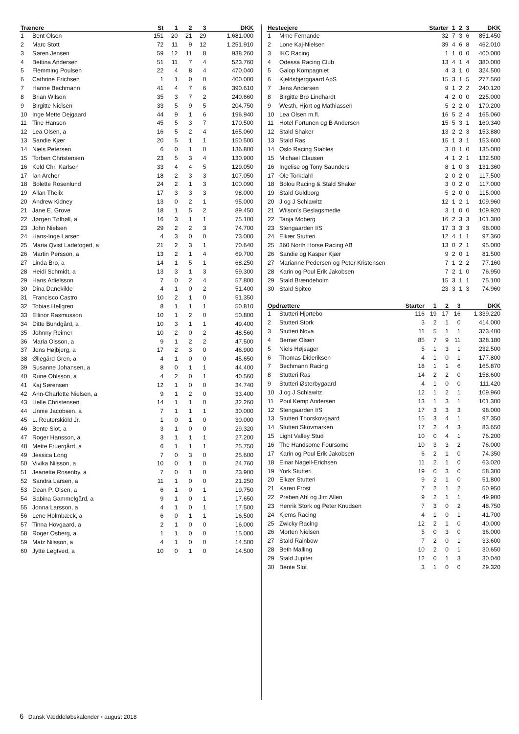| Trænere | | St | 1 | 2 | 3 | DKK |
| --- | --- | --- | --- | --- | --- | --- |
| 1 | Bent Olsen | 151 | 20 | 21 | 29 | 1.681.000 |
| 2 | Marc Stott | 72 | 11 | 9 | 12 | 1.251.910 |
| 3 | Søren Jensen | 59 | 12 | 11 | 8 | 938.260 |
| 4 | Bettina Andersen | 51 | 11 | 7 | 4 | 523.760 |
| 5 | Flemming Poulsen | 22 | 4 | 8 | 4 | 470.040 |
| 6 | Cathrine Erichsen | 1 | 1 | 0 | 0 | 400.000 |
| 7 | Hanne Bechmann | 41 | 4 | 7 | 6 | 390.610 |
| 8 | Brian Wilson | 35 | 3 | 7 | 2 | 240.660 |
| 9 | Birgitte Nielsen | 33 | 5 | 9 | 5 | 204.750 |
| 10 | Inge Mette Dejgaard | 44 | 9 | 1 | 6 | 196.940 |
| 11 | Tine Hansen | 45 | 5 | 3 | 7 | 170.500 |
| 12 | Lea Olsen, a | 16 | 5 | 2 | 4 | 165.060 |
| 13 | Sandie Kjær | 20 | 5 | 1 | 1 | 150.500 |
| 14 | Niels Petersen | 6 | 0 | 1 | 0 | 136.800 |
| 15 | Torben Christensen | 23 | 5 | 3 | 4 | 130.900 |
| 16 | Keld Chr. Karlsen | 33 | 4 | 4 | 5 | 129.050 |
| 17 | Ian Archer | 18 | 2 | 3 | 3 | 107.050 |
| 18 | Bolette Rosenlund | 24 | 2 | 1 | 3 | 100.090 |
| 19 | Allan Thelix | 17 | 3 | 3 | 3 | 98.000 |
| 20 | Andrew Kidney | 13 | 0 | 2 | 1 | 95.000 |
| 21 | Jane E. Grove | 18 | 1 | 5 | 2 | 89.450 |
| 22 | Jørgen Tølbøll, a | 16 | 3 | 1 | 1 | 75.100 |
| 23 | John Nielsen | 29 | 2 | 2 | 3 | 74.700 |
| 24 | Hans-Inge Larsen | 4 | 3 | 0 | 0 | 73.000 |
| 25 | Maria Qvist Ladefoged, a | 21 | 2 | 3 | 1 | 70.640 |
| 26 | Martin Persson, a | 13 | 2 | 1 | 4 | 69.700 |
| 27 | Linda Bro, a | 14 | 1 | 5 | 1 | 68.250 |
| 28 | Heidi Schmidt, a | 13 | 3 | 1 | 3 | 59.300 |
| 29 | Hans Adielsson | 7 | 0 | 2 | 4 | 57.800 |
| 30 | Dina Danekilde | 4 | 1 | 0 | 2 | 51.400 |
| 31 | Francisco Castro | 10 | 2 | 1 | 0 | 51.350 |
| 32 | Tobias Hellgren | 8 | 1 | 1 | 1 | 50.810 |
| 33 | Ellinor Rasmusson | 10 | 1 | 2 | 0 | 50.800 |
| 34 | Ditte Bundgård, a | 10 | 3 | 1 | 1 | 49.400 |
| 35 | Johnny Reimer | 10 | 2 | 0 | 2 | 48.560 |
| 36 | Maria Olsson, a | 9 | 1 | 2 | 2 | 47.500 |
| 37 | Jens Højbjerg, a | 17 | 2 | 3 | 0 | 46.900 |
| 38 | Øllegård Gren, a | 4 | 1 | 0 | 0 | 45.650 |
| 39 | Susanne Johansen, a | 8 | 0 | 1 | 1 | 44.400 |
| 40 | Rune Ohlsson, a | 4 | 2 | 0 | 1 | 40.560 |
| 41 | Kaj Sørensen | 12 | 1 | 0 | 0 | 34.740 |
| 42 | Ann-Charlotte Nielsen, a | 9 | 1 | 2 | 0 | 33.400 |
| 43 | Helle Christensen | 14 | 1 | 1 | 0 | 32.260 |
| 44 | Unnie Jacobsen, a | 7 | 1 | 1 | 1 | 30.000 |
| 45 | L. Reuterskiöld Jr. | 1 | 0 | 1 | 0 | 30.000 |
| 46 | Bente Slot, a | 3 | 1 | 0 | 0 | 29.320 |
| 47 | Roger Hansson, a | 3 | 1 | 1 | 1 | 27.200 |
| 48 | Mette Fruergård, a | 6 | 1 | 1 | 1 | 25.750 |
| 49 | Jessica Long | 7 | 0 | 3 | 0 | 25.600 |
| 50 | Vivika Nilsson, a | 10 | 0 | 1 | 0 | 24.760 |
| 51 | Jeanette Rosenby, a | 7 | 0 | 1 | 0 | 23.900 |
| 52 | Sandra Larsen, a | 11 | 1 | 0 | 0 | 21.250 |
| 53 | Dean P. Olsen, a | 6 | 1 | 0 | 1 | 19.750 |
| 54 | Sabina Gammelgård, a | 9 | 1 | 0 | 1 | 17.650 |
| 55 | Jonna Larsson, a | 4 | 1 | 0 | 1 | 17.500 |
| 56 | Lene Holmbæck, a | 6 | 0 | 1 | 1 | 16.500 |
| 57 | Tinna Hovgaard, a | 2 | 1 | 0 | 0 | 16.000 |
| 58 | Roger Osberg, a | 1 | 1 | 0 | 0 | 15.000 |
| 59 | Matz Nilsson, a | 4 | 1 | 0 | 0 | 14.500 |
| 60 | Jytte Løgtved, a | 10 | 0 | 1 | 0 | 14.500 |
| Hesteejere | | Starter | 1 | 2 | 3 | DKK |
| --- | --- | --- | --- | --- | --- | --- |
| 1 | Mme Fernande | 32 | 7 | 3 | 6 | 851.450 |
| 2 | Lone Kaj-Nielsen | 39 | 4 | 6 | 8 | 462.010 |
| 3 | IKC Racing | 1 | 1 | 0 | 0 | 400.000 |
| 4 | Odessa Racing Club | 13 | 4 | 1 | 4 | 380.000 |
| 5 | Galop Kompagniet | 4 | 3 | 1 | 0 | 324.500 |
| 6 | Kjeldsbjerggaard ApS | 15 | 3 | 1 | 5 | 277.560 |
| 7 | Jens Andersen | 9 | 1 | 2 | 2 | 240.120 |
| 8 | Birgitte Bro Lindhardt | 4 | 2 | 0 | 0 | 225.000 |
| 9 | Westh, Hjort og Mathiassen | 5 | 2 | 2 | 0 | 170.200 |
| 10 | Lea Olsen m.fl. | 16 | 5 | 2 | 4 | 165.060 |
| 11 | Hotel Fortunen og B Andersen | 15 | 5 | 3 | 1 | 160.340 |
| 12 | Stald Shaker | 13 | 2 | 2 | 3 | 153.880 |
| 13 | Stald Ras | 15 | 1 | 3 | 1 | 153.600 |
| 14 | Oslo Racing Stables | 3 | 0 | 1 | 0 | 135.000 |
| 15 | Michael Clausen | 4 | 1 | 2 | 1 | 132.500 |
| 16 | Ingelise og Tony Saunders | 8 | 1 | 0 | 3 | 131.360 |
| 17 | Ole Torkdahl | 2 | 0 | 2 | 0 | 117.500 |
| 18 | Bolou Racing & Stald Shaker | 3 | 0 | 2 | 0 | 117.000 |
| 19 | Stald Guldborg | 5 | 2 | 0 | 0 | 115.000 |
| 20 | J og J Schlawitz | 12 | 1 | 2 | 1 | 109.960 |
| 21 | Wilson’s Beslagsmedie | 3 | 1 | 0 | 0 | 109.920 |
| 22 | Tanja Moberg | 16 | 2 | 3 | 3 | 101.300 |
| 23 | Stengaarden I/S | 17 | 3 | 3 | 3 | 98.000 |
| 24 | Elkær Stutteri | 12 | 4 | 1 | 1 | 97.360 |
| 25 | 360 North Horse Racing AB | 13 | 0 | 2 | 1 | 95.000 |
| 26 | Sandie og Kasper Kjær | 9 | 2 | 0 | 1 | 81.500 |
| 27 | Marianne Pedersen og Peter Kristensen | 7 | 1 | 2 | 2 | 77.160 |
| 28 | Karin og Poul Erik Jakobsen | 7 | 2 | 1 | 0 | 76.950 |
| 29 | Stald Brændeholm | 15 | 3 | 1 | 1 | 75.100 |
| 30 | Stald Spitco | 23 | 3 | 1 | 3 | 74.960 |
| Opdrættere | | Starter | 1 | 2 | 3 | DKK |
| --- | --- | --- | --- | --- | --- | --- |
| 1 | Stutteri Hjortebo | 116 | 19 | 17 | 16 | 1.339.220 |
| 2 | Stutteri Stork | 3 | 2 | 1 | 0 | 414.000 |
| 3 | Stutteri Nova | 11 | 5 | 1 | 1 | 373.400 |
| 4 | Berner Olsen | 85 | 7 | 9 | 11 | 328.180 |
| 5 | Niels Højsager | 5 | 1 | 3 | 1 | 232.500 |
| 6 | Thomas Dideriksen | 4 | 1 | 0 | 1 | 177.800 |
| 7 | Bechmann Racing | 18 | 1 | 1 | 6 | 165.870 |
| 8 | Stutteri Ras | 14 | 2 | 2 | 0 | 158.600 |
| 9 | Stutteri Østerbygaard | 4 | 1 | 0 | 0 | 111.420 |
| 10 | J og J Schlawitz | 12 | 1 | 2 | 1 | 109.960 |
| 11 | Poul Kemp Andersen | 13 | 1 | 3 | 1 | 101.300 |
| 12 | Stengaarden I/S | 17 | 3 | 3 | 3 | 98.000 |
| 13 | Stutteri Thorskovgaard | 15 | 3 | 4 | 1 | 97.350 |
| 14 | Stutteri Skovmarken | 17 | 2 | 4 | 3 | 83.650 |
| 15 | Light Valley Stud | 10 | 0 | 4 | 1 | 76.200 |
| 16 | The Handsome Foursome | 10 | 3 | 3 | 2 | 76.000 |
| 17 | Karin og Poul Erik Jakobsen | 6 | 2 | 1 | 0 | 74.350 |
| 18 | Einar Nagell-Erichsen | 11 | 2 | 1 | 0 | 63.020 |
| 19 | York Stutteri | 19 | 0 | 3 | 0 | 58.300 |
| 20 | Elkær Stutteri | 9 | 2 | 1 | 0 | 51.800 |
| 21 | Karen Frost | 7 | 2 | 1 | 2 | 50.950 |
| 22 | Preben Ahl og Jim Allen | 9 | 2 | 1 | 1 | 49.900 |
| 23 | Henrik Stork og Peter Knudsen | 7 | 3 | 0 | 2 | 48.750 |
| 24 | Kjems Racing | 4 | 1 | 0 | 1 | 41.700 |
| 25 | Zwicky Racing | 12 | 2 | 1 | 0 | 40.000 |
| 26 | Morten Nielsen | 5 | 0 | 3 | 0 | 36.000 |
| 27 | Stald Rainbow | 7 | 2 | 0 | 1 | 33.600 |
| 28 | Beth Malling | 10 | 2 | 0 | 1 | 30.650 |
| 29 | Stald Jupiter | 12 | 0 | 1 | 3 | 30.040 |
| 30 | Bente Slot | 3 | 1 | 0 | 0 | 29.320 |
6 Dansk Væddeløbskalender • august 2018